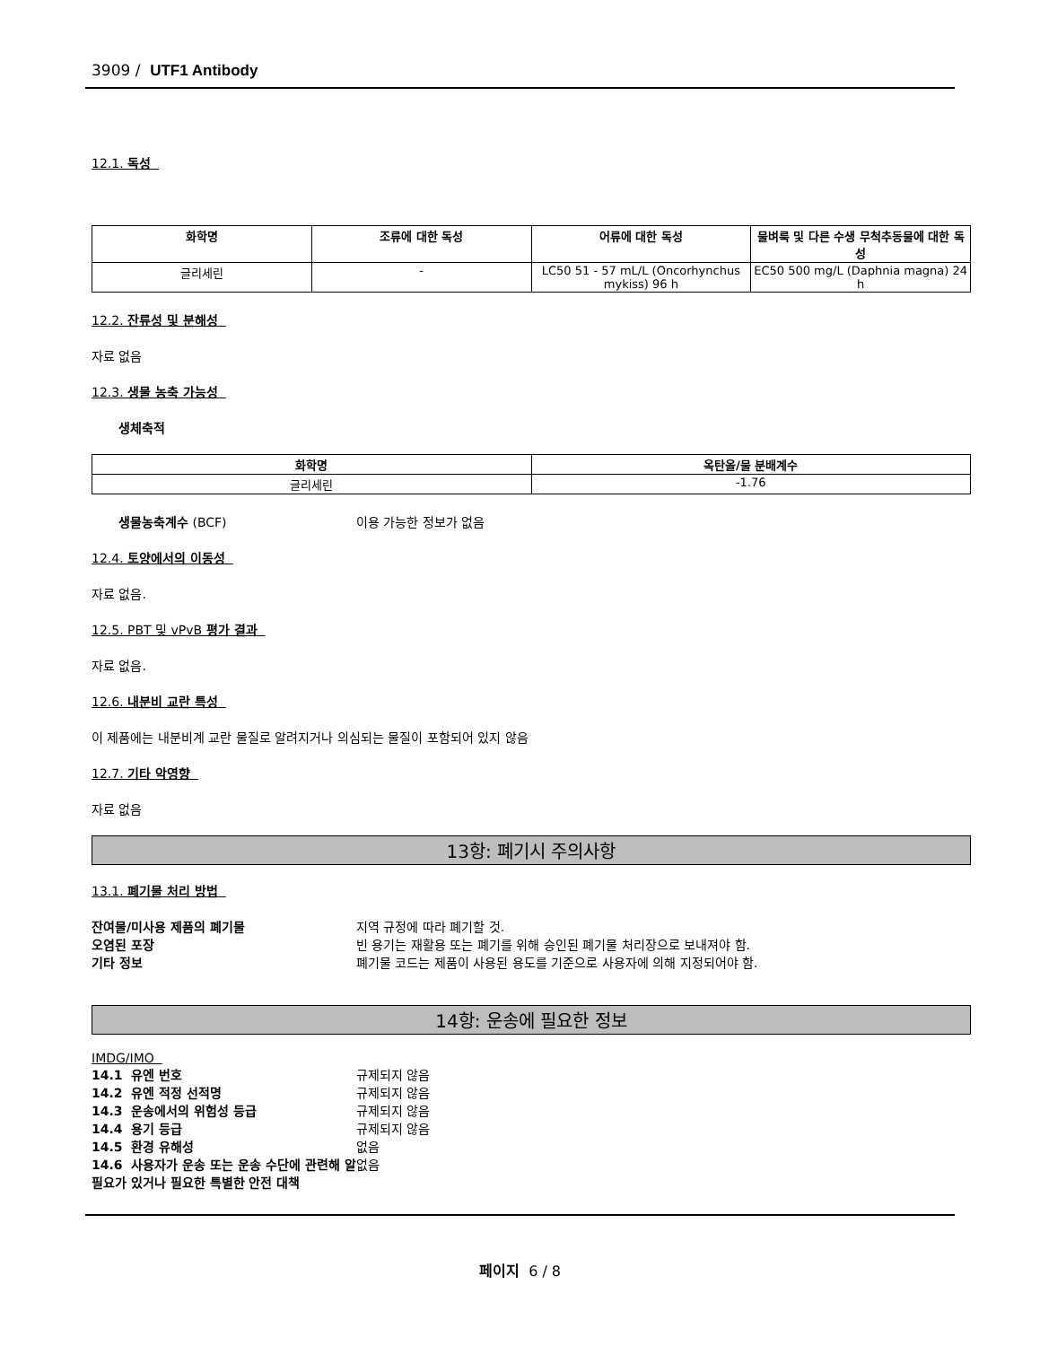3909 / UTF1 Antibody
12.1. 독성
| 화학명 | 조류에 대한 독성 | 어류에 대한 독성 | 물벼룩 및 다른 수생 무척추동물에 대한 독성 |
| --- | --- | --- | --- |
| 글리세린 | - | LC50 51 - 57 mL/L (Oncorhynchus mykiss) 96 h | EC50 500 mg/L (Daphnia magna) 24 h |
12.2. 잔류성 및 분해성
자료 없음
12.3. 생물 농축 가능성
생체축적
| 화학명 | 옥탄올/물 분배계수 |
| --- | --- |
| 글리세린 | -1.76 |
생물농축계수 (BCF) 이용 가능한 정보가 없음
12.4. 토양에서의 이동성
자료 없음.
12.5. PBT 및 vPvB 평가 결과
자료 없음.
12.6. 내분비 교란 특성
이 제품에는 내분비계 교란 물질로 알려지거나 의심되는 물질이 포함되어 있지 않음
12.7. 기타 악영향
자료 없음
13항: 폐기시 주의사항
13.1. 폐기물 처리 방법
잔여물/미사용 제품의 폐기물 지역 규정에 따라 폐기할 것.
오염된 포장 빈 용기는 재활용 또는 폐기를 위해 승인된 폐기물 처리장으로 보내져야 함.
기타 정보 폐기물 코드는 제품이 사용된 용도를 기준으로 사용자에 의해 지정되어야 함.
14항: 운송에 필요한 정보
IMDG/IMO
14.1 유엔 번호 규제되지 않음
14.2 유엔 적정 선적명 규제되지 않음
14.3 운송에서의 위험성 등급 규제되지 않음
14.4 용기 등급 규제되지 않음
14.5 환경 유해성 없음
14.6 사용자가 운송 또는 운송 수단에 관련해 알 필요가 있거나 필요한 특별한 안전 대책 없음
페이지 6 / 8